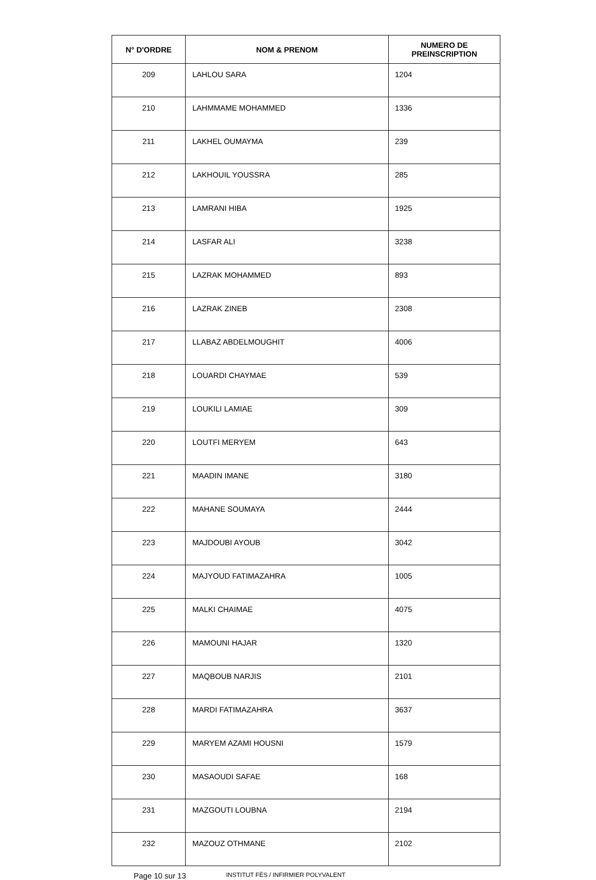| N° D'ORDRE | NOM & PRENOM | NUMERO DE PREINSCRIPTION |
| --- | --- | --- |
| 209 | LAHLOU SARA | 1204 |
| 210 | LAHMMAME MOHAMMED | 1336 |
| 211 | LAKHEL OUMAYMA | 239 |
| 212 | LAKHOUIL YOUSSRA | 285 |
| 213 | LAMRANI HIBA | 1925 |
| 214 | LASFAR ALI | 3238 |
| 215 | LAZRAK MOHAMMED | 893 |
| 216 | LAZRAK ZINEB | 2308 |
| 217 | LLABAZ ABDELMOUGHIT | 4006 |
| 218 | LOUARDI CHAYMAE | 539 |
| 219 | LOUKILI LAMIAE | 309 |
| 220 | LOUTFI MERYEM | 643 |
| 221 | MAADIN IMANE | 3180 |
| 222 | MAHANE SOUMAYA | 2444 |
| 223 | MAJDOUBI AYOUB | 3042 |
| 224 | MAJYOUD FATIMAZAHRA | 1005 |
| 225 | MALKI CHAIMAE | 4075 |
| 226 | MAMOUNI HAJAR | 1320 |
| 227 | MAQBOUB NARJIS | 2101 |
| 228 | MARDI FATIMAZAHRA | 3637 |
| 229 | MARYEM AZAMI HOUSNI | 1579 |
| 230 | MASAOUDI SAFAE | 168 |
| 231 | MAZGOUTI LOUBNA | 2194 |
| 232 | MAZOUZ OTHMANE | 2102 |
Page 10 sur 13 INSTITUT FÈS / INFIRMIER POLYVALENT